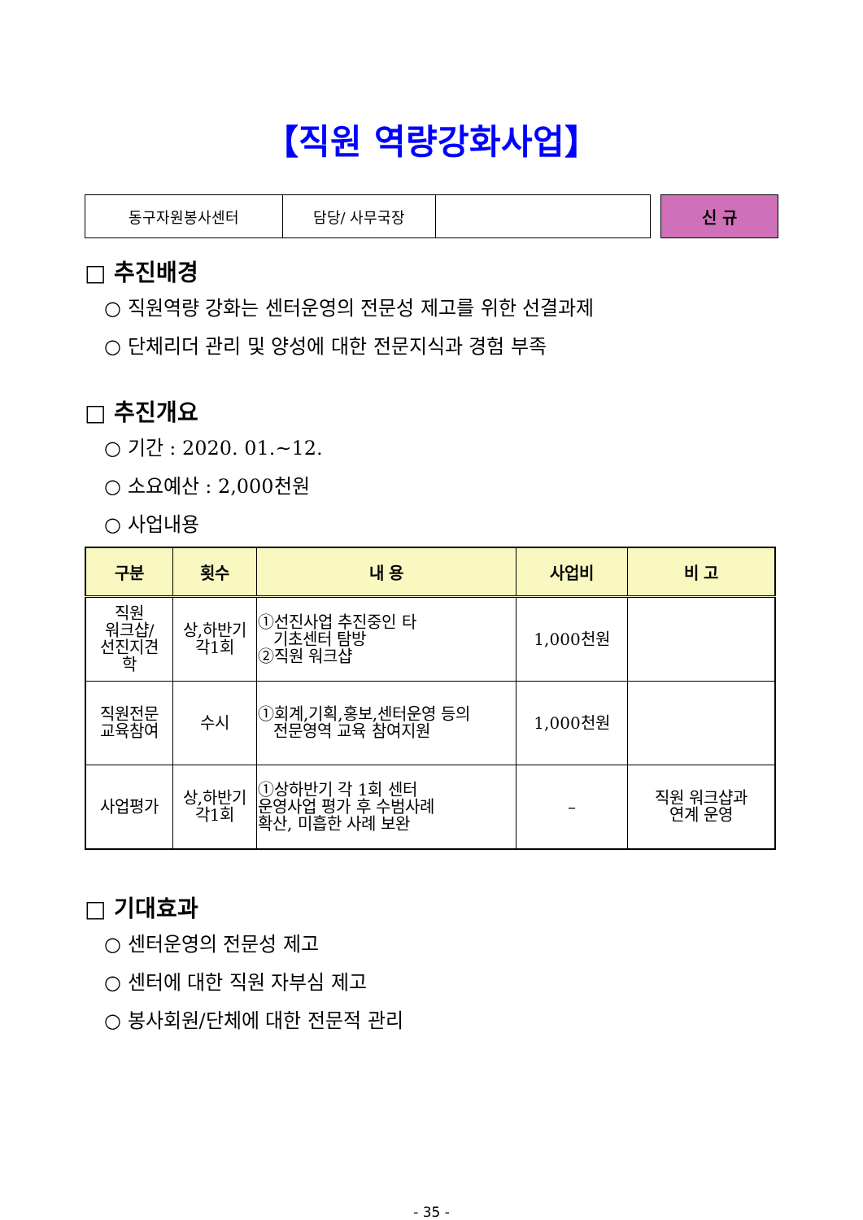【직원 역량강화사업】
| 동구자원봉사센터 | 담당/ 사무국장 | |
신 규
□ 추진배경
○ 직원역량 강화는 센터운영의 전문성 제고를 위한 선결과제
○ 단체리더 관리 및 양성에 대한 전문지식과 경험 부족
□ 추진개요
○ 기간 : 2020. 01.~12.
○ 소요예산 : 2,000천원
○ 사업내용
| 구분 | 횟수 | 내 용 | 사업비 | 비 고 |
| --- | --- | --- | --- | --- |
| 직원 워크샵/ 선진지견 학 | 상,하반기 각1회 | ①선진사업 추진중인 타 기초센터 탐방 ②직원 워크샵 | 1,000천원 | |
| 직원전문 교육참여 | 수시 | ①회계,기획,홍보,센터운영 등의 전문영역 교육 참여지원 | 1,000천원 | |
| 사업평가 | 상,하반기 각1회 | ①상하반기 각 1회 센터 운영사업 평가 후 수범사례 확산, 미흡한 사례 보완 | – | 직원 워크샵과 연계 운영 |
□ 기대효과
○ 센터운영의 전문성 제고
○ 센터에 대한 직원 자부심 제고
○ 봉사회원/단체에 대한 전문적 관리
- 35 -